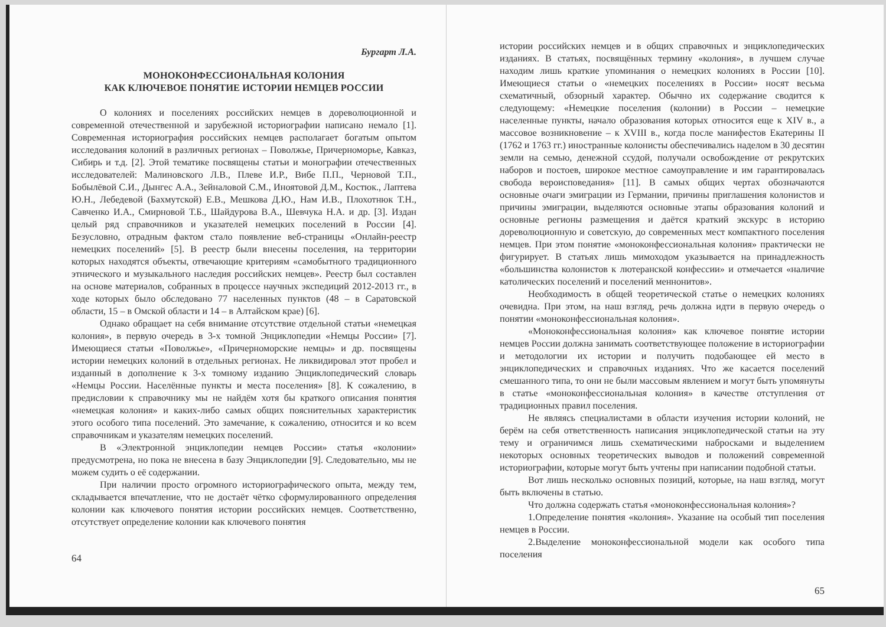Бургарт Л.А.
МОНОКОНФЕССИОНАЛЬНАЯ КОЛОНИЯ
КАК КЛЮЧЕВОЕ ПОНЯТИЕ ИСТОРИИ НЕМЦЕВ РОССИИ
О колониях и поселениях российских немцев в дореволюционной и современной отечественной и зарубежной историографии написано немало [1]. Современная историография российских немцев располагает богатым опытом исследования колоний в различных регионах – Поволжье, Причерноморье, Кавказ, Сибирь и т.д. [2]. Этой тематике посвящены статьи и монографии отечественных исследователей: Малиновского Л.В., Плеве И.Р., Вибе П.П., Черновой Т.П., Бобылёвой С.И., Дынгес А.А., Зейналовой С.М., Иноятовой Д.М., Костюк., Лаптева Ю.Н., Лебедевой (Бахмутской) Е.В., Мешкова Д.Ю., Нам И.В., Плохотнюк Т.Н., Савченко И.А., Смирновой Т.Б., Шайдурова В.А., Шевчука Н.А. и др. [3]. Издан целый ряд справочников и указателей немецких поселений в России [4]. Безусловно, отрадным фактом стало появление веб-страницы «Онлайн-реестр немецких поселений» [5]. В реестр были внесены поселения, на территории которых находятся объекты, отвечающие критериям «самобытного традиционного этнического и музыкального наследия российских немцев». Реестр был составлен на основе материалов, собранных в процессе научных экспедиций 2012-2013 гг., в ходе которых было обследовано 77 населенных пунктов (48 – в Саратовской области, 15 – в Омской области и 14 – в Алтайском крае) [6].
Однако обращает на себя внимание отсутствие отдельной статьи «немецкая колония», в первую очередь в 3-х томной Энциклопедии «Немцы России» [7]. Имеющиеся статьи «Поволжье», «Причерноморские немцы» и др. посвящены истории немецких колоний в отдельных регионах. Не ликвидировал этот пробел и изданный в дополнение к 3-х томному изданию Энциклопедический словарь «Немцы России. Населённые пункты и места поселения» [8]. К сожалению, в предисловии к справочнику мы не найдём хотя бы краткого описания понятия «немецкая колония» и каких-либо самых общих пояснительных характеристик этого особого типа поселений. Это замечание, к сожалению, относится и ко всем справочникам и указателям немецких поселений.
В «Электронной энциклопедии немцев России» статья «колонии» предусмотрена, но пока не внесена в базу Энциклопедии [9]. Следовательно, мы не можем судить о её содержании.
При наличии просто огромного историографического опыта, между тем, складывается впечатление, что не достаёт чётко сформулированного определения колонии как ключевого понятия истории российских немцев. Соответственно, отсутствует определение колонии как ключевого понятия
64
истории российских немцев и в общих справочных и энциклопедических изданиях. В статьях, посвящённых термину «колония», в лучшем случае находим лишь краткие упоминания о немецких колониях в России [10]. Имеющиеся статьи о «немецких поселениях в России» носят весьма схематичный, обзорный характер. Обычно их содержание сводится к следующему: «Немецкие поселения (колонии) в России – немецкие населенные пункты, начало образования которых относится еще к XIV в., а массовое возникновение – к XVIII в., когда после манифестов Екатерины II (1762 и 1763 гг.) иностранные колонисты обеспечивались наделом в 30 десятин земли на семью, денежной ссудой, получали освобождение от рекрутских наборов и постоев, широкое местное самоуправление и им гарантировалась свобода вероисповедания» [11]. В самых общих чертах обозначаются основные очаги эмиграции из Германии, причины приглашения колонистов и причины эмиграции, выделяются основные этапы образования колоний и основные регионы размещения и даётся краткий экскурс в историю дореволюционную и советскую, до современных мест компактного поселения немцев. При этом понятие «моноконфессиональная колония» практически не фигурирует. В статьях лишь мимоходом указывается на принадлежность «большинства колонистов к лютеранской конфессии» и отмечается «наличие католических поселений и поселений меннонитов».
Необходимость в общей теоретической статье о немецких колониях очевидна. При этом, на наш взгляд, речь должна идти в первую очередь о понятии «моноконфессиональная колония».
«Моноконфессиональная колония» как ключевое понятие истории немцев России должна занимать соответствующее положение в историографии и методологии их истории и получить подобающее ей место в энциклопедических и справочных изданиях. Что же касается поселений смешанного типа, то они не были массовым явлением и могут быть упомянуты в статье «моноконфессиональная колония» в качестве отступления от традиционных правил поселения.
Не являясь специалистами в области изучения истории колоний, не берём на себя ответственность написания энциклопедической статьи на эту тему и ограничимся лишь схематическими набросками и выделением некоторых основных теоретических выводов и положений современной историографии, которые могут быть учтены при написании подобной статьи.
Вот лишь несколько основных позиций, которые, на наш взгляд, могут быть включены в статью.
Что должна содержать статья «моноконфессиональная колония»?
1.Определение понятия «колония». Указание на особый тип поселения немцев в России.
2.Выделение моноконфессиональной модели как особого типа поселения
65